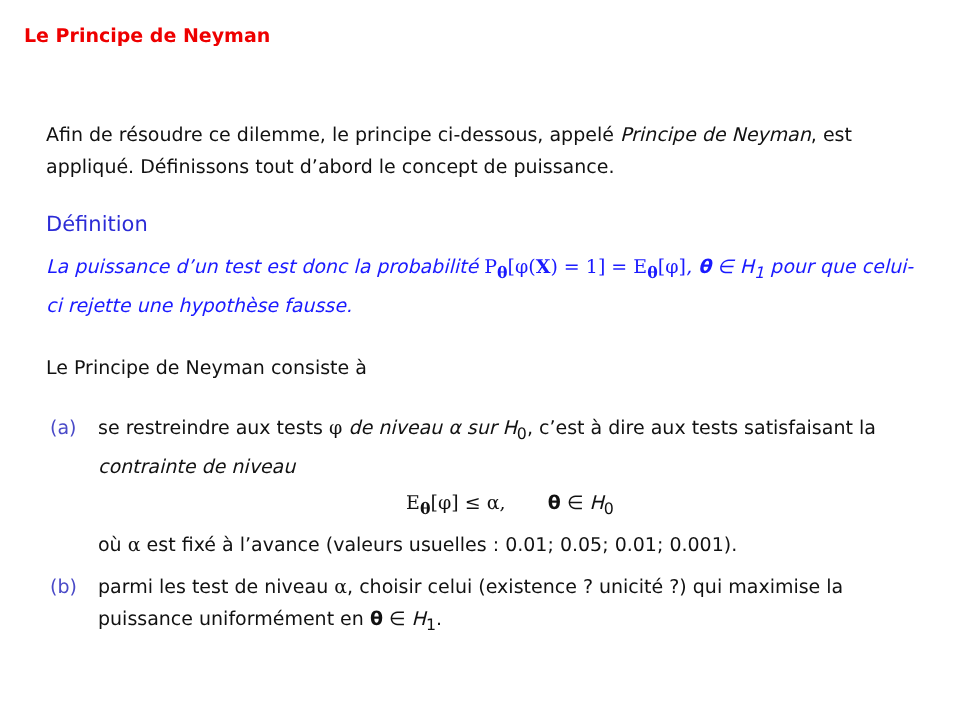Le Principe de Neyman
Afin de résoudre ce dilemme, le principe ci-dessous, appelé Principe de Neyman, est appliqué. Définissons tout d’abord le concept de puissance.
Définition
La puissance d’un test est donc la probabilité P<sub>θ</sub>[φ(X) = 1] = E<sub>θ</sub>[φ], θ ∈ H<sub>1</sub> pour que celui-ci rejette une hypothèse fausse.
Le Principe de Neyman consiste à
(a) se restreindre aux tests φ de niveau α sur H<sub>0</sub>, c’est à dire aux tests satisfaisant la contrainte de niveau
E<sub>θ</sub>[φ] ≤ α, θ ∈ H<sub>0</sub>
où α est fixé à l’avance (valeurs usuelles : 0.01; 0.05; 0.01; 0.001).
(b) parmi les test de niveau α, choisir celui (existence ? unicité ?) qui maximise la puissance uniformément en θ ∈ H<sub>1</sub>.